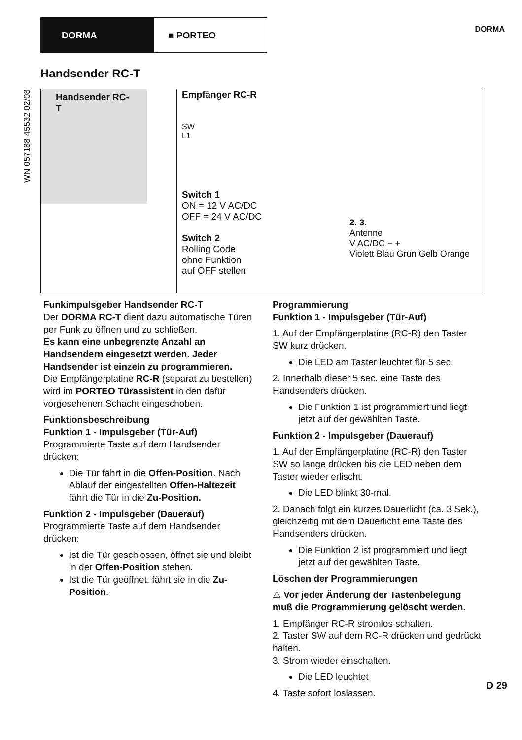DORMA ■ PORTEO
DORMA
WN 057188 45532 02/08
Handsender RC-T
Handsender RC-T
Empfänger RC-R
SW
L1
Switch 1
ON = 12 V AC/DC
OFF = 24 V AC/DC
Switch 2
Rolling Code
ohne Funktion
auf OFF stellen
2. 3.
Antenne
V AC/DC − +
Violett Blau Grün Gelb Orange
Funkimpulsgeber Handsender RC-T
Der DORMA RC-T dient dazu automatische Türen per Funk zu öffnen und zu schließen.
Es kann eine unbegrenzte Anzahl an Handsendern eingesetzt werden. Jeder Handsender ist einzeln zu programmieren.
Die Empfängerplatine RC-R (separat zu bestellen) wird im PORTEO Türassistent in den dafür vorgesehenen Schacht eingeschoben.
Funktionsbeschreibung
Funktion 1 - Impulsgeber (Tür-Auf)
Programmierte Taste auf dem Handsender drücken:
Die Tür fährt in die Offen-Position. Nach Ablauf der eingestellten Offen-Haltezeit fährt die Tür in die Zu-Position.
Funktion 2 - Impulsgeber (Dauerauf)
Programmierte Taste auf dem Handsender drücken:
Ist die Tür geschlossen, öffnet sie und bleibt in der Offen-Position stehen.
Ist die Tür geöffnet, fährt sie in die Zu-Position.
Programmierung
Funktion 1 - Impulsgeber (Tür-Auf)
1. Auf der Empfängerplatine (RC-R) den Taster SW kurz drücken.
Die LED am Taster leuchtet für 5 sec.
2. Innerhalb dieser 5 sec. eine Taste des Handsenders drücken.
Die Funktion 1 ist programmiert und liegt jetzt auf der gewählten Taste.
Funktion 2 - Impulsgeber (Dauerauf)
1. Auf der Empfängerplatine (RC-R) den Taster SW so lange drücken bis die LED neben dem Taster wieder erlischt.
Die LED blinkt 30-mal.
2. Danach folgt ein kurzes Dauerlicht (ca. 3 Sek.), gleichzeitig mit dem Dauerlicht eine Taste des Handsenders drücken.
Die Funktion 2 ist programmiert und liegt jetzt auf der gewählten Taste.
Löschen der Programmierungen
⚠ Vor jeder Änderung der Tastenbelegung muß die Programmierung gelöscht werden.
1. Empfänger RC-R stromlos schalten.
2. Taster SW auf dem RC-R drücken und gedrückt halten.
3. Strom wieder einschalten.
Die LED leuchtet
4. Taste sofort loslassen.
D 29